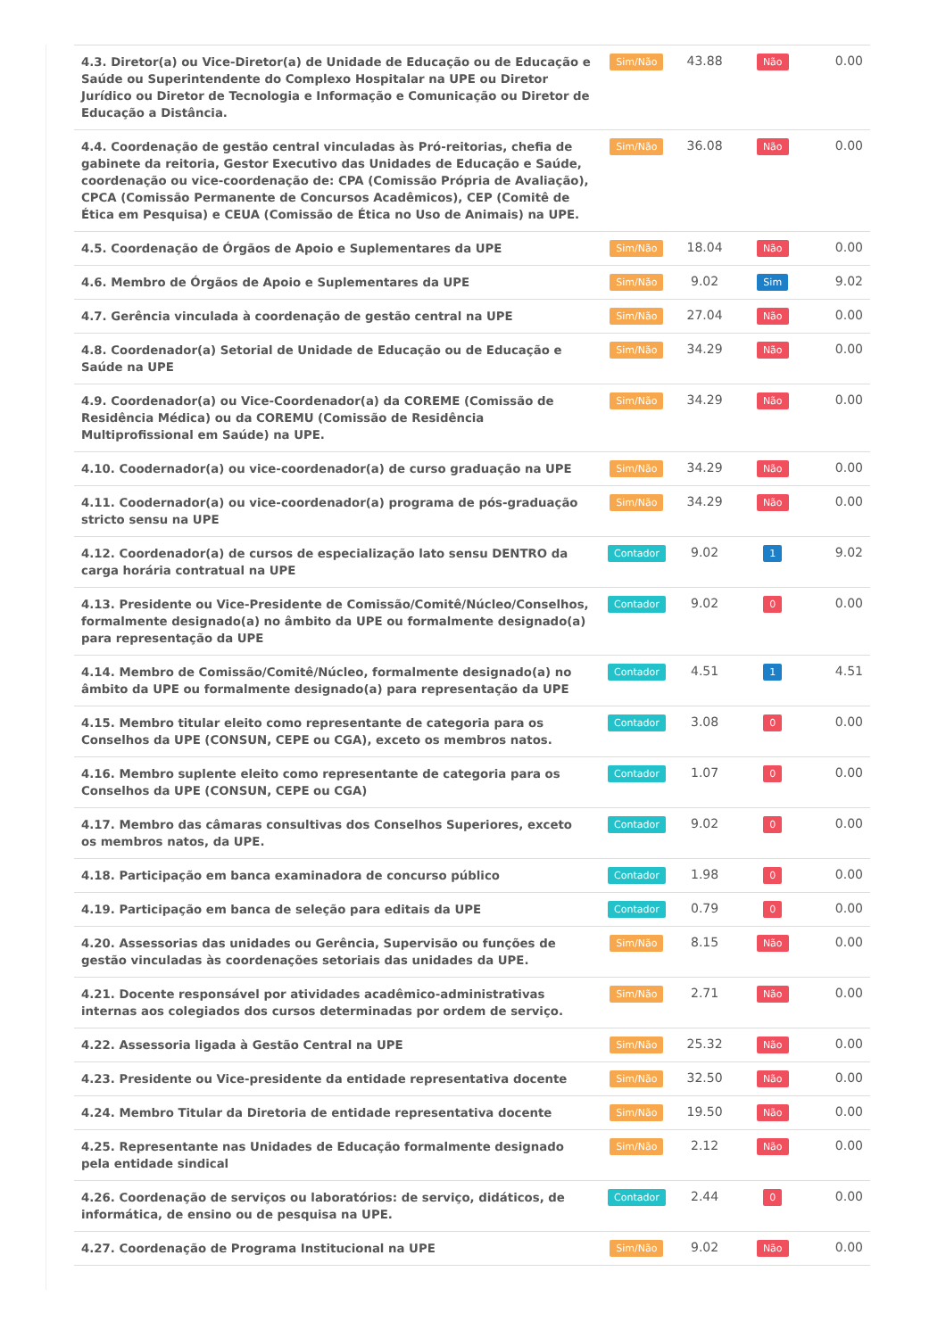| 4.3. Diretor(a) ou Vice-Diretor(a) de Unidade de Educação ou de Educação e Saúde ou Superintendente do Complexo Hospitalar na UPE ou Diretor Jurídico ou Diretor de Tecnologia e Informação e Comunicação ou Diretor de Educação a Distância. | Sim/Não | 43.88 | Não | 0.00 |
| 4.4. Coordenação de gestão central vinculadas às Pró-reitorias, chefia de gabinete da reitoria, Gestor Executivo das Unidades de Educação e Saúde, coordenação ou vice-coordenação de: CPA (Comissão Própria de Avaliação), CPCA (Comissão Permanente de Concursos Acadêmicos), CEP (Comitê de Ética em Pesquisa) e CEUA (Comissão de Ética no Uso de Animais) na UPE. | Sim/Não | 36.08 | Não | 0.00 |
| 4.5. Coordenação de Órgãos de Apoio e Suplementares da UPE | Sim/Não | 18.04 | Não | 0.00 |
| 4.6. Membro de Órgãos de Apoio e Suplementares da UPE | Sim/Não | 9.02 | Sim | 9.02 |
| 4.7. Gerência vinculada à coordenação de gestão central na UPE | Sim/Não | 27.04 | Não | 0.00 |
| 4.8. Coordenador(a) Setorial de Unidade de Educação ou de Educação e Saúde na UPE | Sim/Não | 34.29 | Não | 0.00 |
| 4.9. Coordenador(a) ou Vice-Coordenador(a) da COREME (Comissão de Residência Médica) ou da COREMU (Comissão de Residência Multiprofissional em Saúde) na UPE. | Sim/Não | 34.29 | Não | 0.00 |
| 4.10. Coodernador(a) ou vice-coordenador(a) de curso graduação na UPE | Sim/Não | 34.29 | Não | 0.00 |
| 4.11. Coodernador(a) ou vice-coordenador(a) programa de pós-graduação stricto sensu na UPE | Sim/Não | 34.29 | Não | 0.00 |
| 4.12. Coordenador(a) de cursos de especialização lato sensu DENTRO da carga horária contratual na UPE | Contador | 9.02 | 1 | 9.02 |
| 4.13. Presidente ou Vice-Presidente de Comissão/Comitê/Núcleo/Conselhos, formalmente designado(a) no âmbito da UPE ou formalmente designado(a) para representação da UPE | Contador | 9.02 | 0 | 0.00 |
| 4.14. Membro de Comissão/Comitê/Núcleo, formalmente designado(a) no âmbito da UPE ou formalmente designado(a) para representação da UPE | Contador | 4.51 | 1 | 4.51 |
| 4.15. Membro titular eleito como representante de categoria para os Conselhos da UPE (CONSUN, CEPE ou CGA), exceto os membros natos. | Contador | 3.08 | 0 | 0.00 |
| 4.16. Membro suplente eleito como representante de categoria para os Conselhos da UPE (CONSUN, CEPE ou CGA) | Contador | 1.07 | 0 | 0.00 |
| 4.17. Membro das câmaras consultivas dos Conselhos Superiores, exceto os membros natos, da UPE. | Contador | 9.02 | 0 | 0.00 |
| 4.18. Participação em banca examinadora de concurso público | Contador | 1.98 | 0 | 0.00 |
| 4.19. Participação em banca de seleção para editais da UPE | Contador | 0.79 | 0 | 0.00 |
| 4.20. Assessorias das unidades ou Gerência, Supervisão ou funções de gestão vinculadas às coordenações setoriais das unidades da UPE. | Sim/Não | 8.15 | Não | 0.00 |
| 4.21. Docente responsável por atividades acadêmico-administrativas internas aos colegiados dos cursos determinadas por ordem de serviço. | Sim/Não | 2.71 | Não | 0.00 |
| 4.22. Assessoria ligada à Gestão Central na UPE | Sim/Não | 25.32 | Não | 0.00 |
| 4.23. Presidente ou Vice-presidente da entidade representativa docente | Sim/Não | 32.50 | Não | 0.00 |
| 4.24. Membro Titular da Diretoria de entidade representativa docente | Sim/Não | 19.50 | Não | 0.00 |
| 4.25. Representante nas Unidades de Educação formalmente designado pela entidade sindical | Sim/Não | 2.12 | Não | 0.00 |
| 4.26. Coordenação de serviços ou laboratórios: de serviço, didáticos, de informática, de ensino ou de pesquisa na UPE. | Contador | 2.44 | 0 | 0.00 |
| 4.27. Coordenação de Programa Institucional na UPE | Sim/Não | 9.02 | Não | 0.00 |